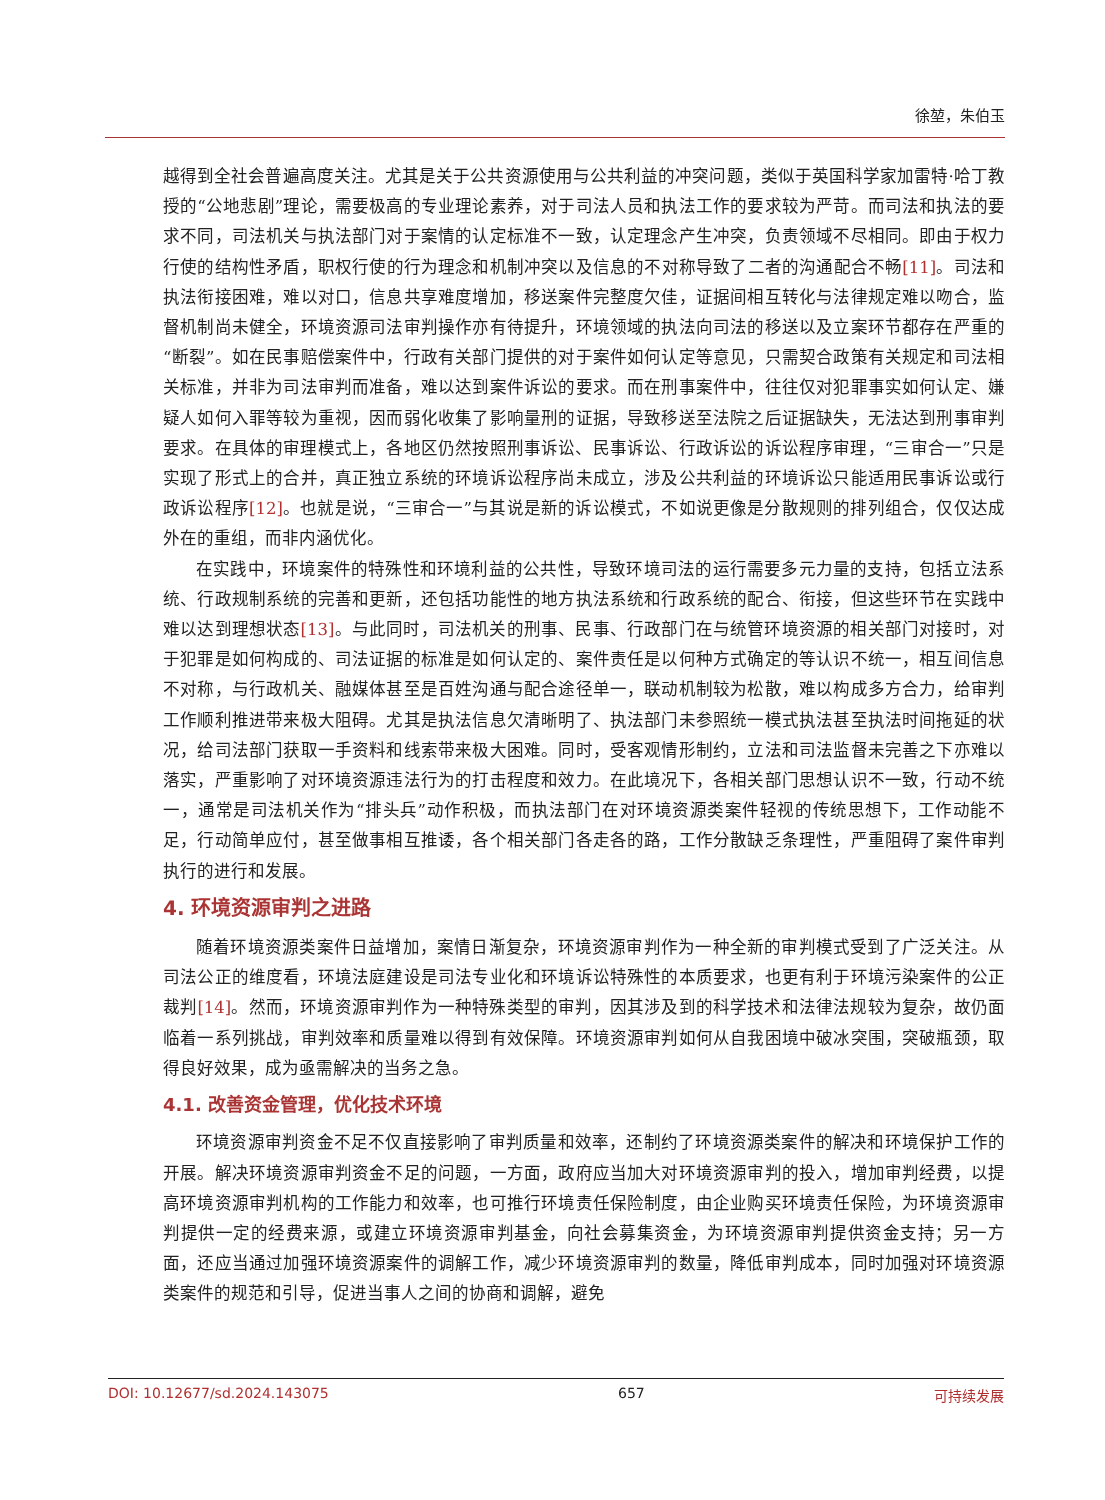徐堃，朱伯玉
越得到全社会普遍高度关注。尤其是关于公共资源使用与公共利益的冲突问题，类似于英国科学家加雷特·哈丁教授的“公地悲剧”理论，需要极高的专业理论素养，对于司法人员和执法工作的要求较为严苛。而司法和执法的要求不同，司法机关与执法部门对于案情的认定标准不一致，认定理念产生冲突，负责领域不尽相同。即由于权力行使的结构性矛盾，职权行使的行为理念和机制冲突以及信息的不对称导致了二者的沟通配合不畅[11]。司法和执法衔接困难，难以对口，信息共享难度增加，移送案件完整度欠佳，证据间相互转化与法律规定难以吻合，监督机制尚未健全，环境资源司法审判操作亦有待提升，环境领域的执法向司法的移送以及立案环节都存在严重的“断裂”。如在民事赔偿案件中，行政有关部门提供的对于案件如何认定等意见，只需契合政策有关规定和司法相关标准，并非为司法审判而准备，难以达到案件诉讼的要求。而在刑事案件中，往往仅对犯罪事实如何认定、嫌疑人如何入罪等较为重视，因而弱化收集了影响量刑的证据，导致移送至法院之后证据缺失，无法达到刑事审判要求。在具体的审理模式上，各地区仍然按照刑事诉讼、民事诉讼、行政诉讼的诉讼程序审理，“三审合一”只是实现了形式上的合并，真正独立系统的环境诉讼程序尚未成立，涉及公共利益的环境诉讼只能适用民事诉讼或行政诉讼程序[12]。也就是说，“三审合一”与其说是新的诉讼模式，不如说更像是分散规则的排列组合，仅仅达成外在的重组，而非内涵优化。
在实践中，环境案件的特殊性和环境利益的公共性，导致环境司法的运行需要多元力量的支持，包括立法系统、行政规制系统的完善和更新，还包括功能性的地方执法系统和行政系统的配合、衔接，但这些环节在实践中难以达到理想状态[13]。与此同时，司法机关的刑事、民事、行政部门在与统管环境资源的相关部门对接时，对于犯罪是如何构成的、司法证据的标准是如何认定的、案件责任是以何种方式确定的等认识不统一，相互间信息不对称，与行政机关、融媒体甚至是百姓沟通与配合途径单一，联动机制较为松散，难以构成多方合力，给审判工作顺利推进带来极大阻碍。尤其是执法信息欠清晰明了、执法部门未参照统一模式执法甚至执法时间拖延的状况，给司法部门获取一手资料和线索带来极大困难。同时，受客观情形制约，立法和司法监督未完善之下亦难以落实，严重影响了对环境资源违法行为的打击程度和效力。在此境况下，各相关部门思想认识不一致，行动不统一，通常是司法机关作为“排头兵”动作积极，而执法部门在对环境资源类案件轻视的传统思想下，工作动能不足，行动简单应付，甚至做事相互推诿，各个相关部门各走各的路，工作分散缺乏条理性，严重阻碍了案件审判执行的进行和发展。
4. 环境资源审判之进路
随着环境资源类案件日益增加，案情日渐复杂，环境资源审判作为一种全新的审判模式受到了广泛关注。从司法公正的维度看，环境法庭建设是司法专业化和环境诉讼特殊性的本质要求，也更有利于环境污染案件的公正裁判[14]。然而，环境资源审判作为一种特殊类型的审判，因其涉及到的科学技术和法律法规较为复杂，故仍面临着一系列挑战，审判效率和质量难以得到有效保障。环境资源审判如何从自我困境中破冰突围，突破瓶颈，取得良好效果，成为亟需解决的当务之急。
4.1. 改善资金管理，优化技术环境
环境资源审判资金不足不仅直接影响了审判质量和效率，还制约了环境资源类案件的解决和环境保护工作的开展。解决环境资源审判资金不足的问题，一方面，政府应当加大对环境资源审判的投入，增加审判经费，以提高环境资源审判机构的工作能力和效率，也可推行环境责任保险制度，由企业购买环境责任保险，为环境资源审判提供一定的经费来源，或建立环境资源审判基金，向社会募集资金，为环境资源审判提供资金支持；另一方面，还应当通过加强环境资源案件的调解工作，减少环境资源审判的数量，降低审判成本，同时加强对环境资源类案件的规范和引导，促进当事人之间的协商和调解，避免
DOI: 10.12677/sd.2024.143075 657 可持续发展